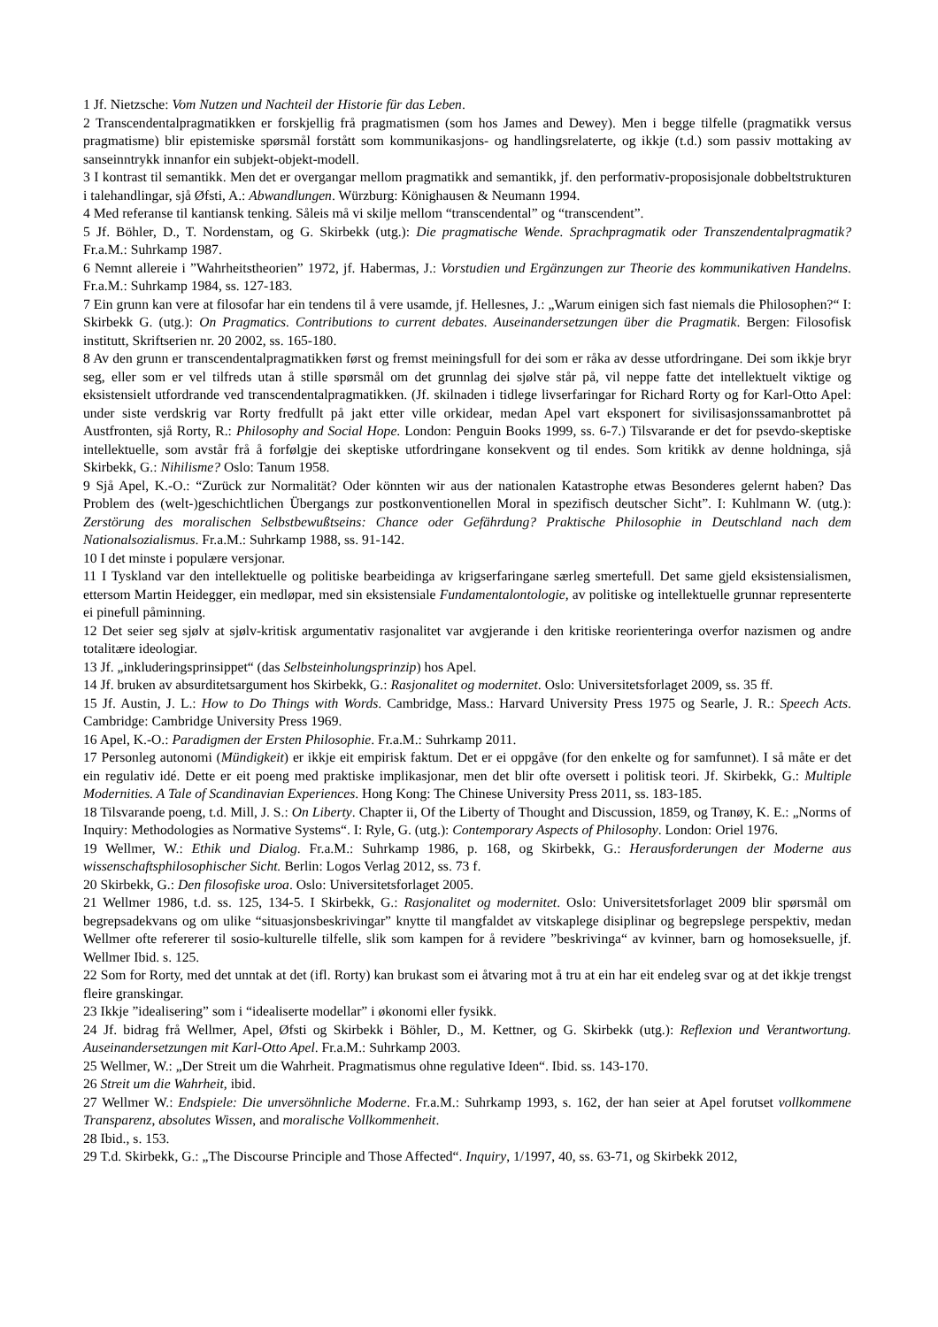1 Jf. Nietzsche: Vom Nutzen und Nachteil der Historie für das Leben.
2 Transcendentalpragmatikken er forskjellig frå pragmatismen (som hos James and Dewey). Men i begge tilfelle (pragmatikk versus pragmatisme) blir epistemiske spørsmål forstått som kommunikasjons- og handlingsrelaterte, og ikkje (t.d.) som passiv mottaking av sanseinntrykk innanfor ein subjekt-objekt-modell.
3 I kontrast til semantikk. Men det er overgangar mellom pragmatikk and semantikk, jf. den performativ-proposisjonale dobbeltstrukturen i talehandlingar, sjå Øfsti, A.: Abwandlungen. Würzburg: Könighausen & Neumann 1994.
4 Med referanse til kantiansk tenking. Såleis må vi skilje mellom “transcendental” og “transcendent”.
5 Jf. Böhler, D., T. Nordenstam, og G. Skirbekk (utg.): Die pragmatische Wende. Sprachpragmatik oder Transzendentalpragmatik? Fr.a.M.: Suhrkamp 1987.
6 Nemnt allereie i ”Wahrheitstheorien” 1972, jf. Habermas, J.: Vorstudien und Ergänzungen zur Theorie des kommunikativen Handelns. Fr.a.M.: Suhrkamp 1984, ss. 127-183.
7 Ein grunn kan vere at filosofar har ein tendens til å vere usamde, jf. Hellesnes, J.: „Warum einigen sich fast niemals die Philosophen?“ I: Skirbekk G. (utg.): On Pragmatics. Contributions to current debates. Auseinandersetzungen über die Pragmatik. Bergen: Filosofisk institutt, Skriftserien nr. 20 2002, ss. 165-180.
8 Av den grunn er transcendentalpragmatikken først og fremst meiningsfull for dei som er råka av desse utfordringane. Dei som ikkje bryr seg, eller som er vel tilfreds utan å stille spørsmål om det grunnlag dei sjølve står på, vil neppe fatte det intellektuelt viktige og eksistensielt utfordrande ved transcendentalpragmatikken. (Jf. skilnaden i tidlege livserfaringar for Richard Rorty og for Karl-Otto Apel: under siste verdskrig var Rorty fredfullt på jakt etter ville orkidear, medan Apel vart eksponert for sivilisasjonssamanbrottet på Austfronten, sjå Rorty, R.: Philosophy and Social Hope. London: Penguin Books 1999, ss. 6-7.) Tilsvarande er det for psevdo-skeptiske intellektuelle, som avstår frå å forfølgje dei skeptiske utfordringane konsekvent og til endes. Som kritikk av denne holdninga, sjå Skirbekk, G.: Nihilisme? Oslo: Tanum 1958.
9 Sjå Apel, K.-O.: “Zurück zur Normalität? Oder könnten wir aus der nationalen Katastrophe etwas Besonderes gelernt haben? Das Problem des (welt-)geschichtlichen Übergangs zur postkonventionellen Moral in spezifisch deutscher Sicht”. I: Kuhlmann W. (utg.): Zerstörung des moralischen Selbstbewußtseins: Chance oder Gefährdung? Praktische Philosophie in Deutschland nach dem Nationalsozialismus. Fr.a.M.: Suhrkamp 1988, ss. 91-142.
10 I det minste i populære versjonar.
11 I Tyskland var den intellektuelle og politiske bearbeidinga av krigserfaringane særleg smertefull. Det same gjeld eksistensialismen, ettersom Martin Heidegger, ein medløpar, med sin eksistensiale Fundamentalontologie, av politiske og intellektuelle grunnar representerte ei pinefull påminning.
12 Det seier seg sjølv at sjølv-kritisk argumentativ rasjonalitet var avgjerande i den kritiske reorienteringa overfor nazismen og andre totalitære ideologiar.
13 Jf. „inkluderingsprinsippet“ (das Selbsteinholungsprinzip) hos Apel.
14 Jf. bruken av absurditetsargument hos Skirbekk, G.: Rasjonalitet og modernitet. Oslo: Universitetsforlaget 2009, ss. 35 ff.
15 Jf. Austin, J. L.: How to Do Things with Words. Cambridge, Mass.: Harvard University Press 1975 og Searle, J. R.: Speech Acts. Cambridge: Cambridge University Press 1969.
16 Apel, K.-O.: Paradigmen der Ersten Philosophie. Fr.a.M.: Suhrkamp 2011.
17 Personleg autonomi (Mündigkeit) er ikkje eit empirisk faktum. Det er ei oppgåve (for den enkelte og for samfunnet). I så måte er det ein regulativ idé. Dette er eit poeng med praktiske implikasjonar, men det blir ofte oversett i politisk teori. Jf. Skirbekk, G.: Multiple Modernities. A Tale of Scandinavian Experiences. Hong Kong: The Chinese University Press 2011, ss. 183-185.
18 Tilsvarande poeng, t.d. Mill, J. S.: On Liberty. Chapter ii, Of the Liberty of Thought and Discussion, 1859, og Tranøy, K. E.: „Norms of Inquiry: Methodologies as Normative Systems“. I: Ryle, G. (utg.): Contemporary Aspects of Philosophy. London: Oriel 1976.
19 Wellmer, W.: Ethik und Dialog. Fr.a.M.: Suhrkamp 1986, p. 168, og Skirbekk, G.: Herausforderungen der Moderne aus wissenschaftsphilosophischer Sicht. Berlin: Logos Verlag 2012, ss. 73 f.
20 Skirbekk, G.: Den filosofiske uroa. Oslo: Universitetsforlaget 2005.
21 Wellmer 1986, t.d. ss. 125, 134-5. I Skirbekk, G.: Rasjonalitet og modernitet. Oslo: Universitetsforlaget 2009 blir spørsmål om begrepsadekvans og om ulike “situasjonsbeskrivingar” knytte til mangfaldet av vitskaplege disiplinar og begrepslege perspektiv, medan Wellmer ofte refererer til sosio-kulturelle tilfelle, slik som kampen for å revidere ”beskrivinga“ av kvinner, barn og homoseksuelle, jf. Wellmer Ibid. s. 125.
22 Som for Rorty, med det unntak at det (ifl. Rorty) kan brukast som ei åtvaring mot å tru at ein har eit endeleg svar og at det ikkje trengst fleire granskingar.
23 Ikkje ”idealisering” som i “idealiserte modellar” i økonomi eller fysikk.
24 Jf. bidrag frå Wellmer, Apel, Øfsti og Skirbekk i Böhler, D., M. Kettner, og G. Skirbekk (utg.): Reflexion und Verantwortung. Auseinandersetzungen mit Karl-Otto Apel. Fr.a.M.: Suhrkamp 2003.
25 Wellmer, W.: „Der Streit um die Wahrheit. Pragmatismus ohne regulative Ideen“. Ibid. ss. 143-170.
26 Streit um die Wahrheit, ibid.
27 Wellmer W.: Endspiele: Die unversöhnliche Moderne. Fr.a.M.: Suhrkamp 1993, s. 162, der han seier at Apel forutset vollkommene Transparenz, absolutes Wissen, and moralische Vollkommenheit.
28 Ibid., s. 153.
29 T.d. Skirbekk, G.: „The Discourse Principle and Those Affected“. Inquiry, 1/1997, 40, ss. 63-71, og Skirbekk 2012,